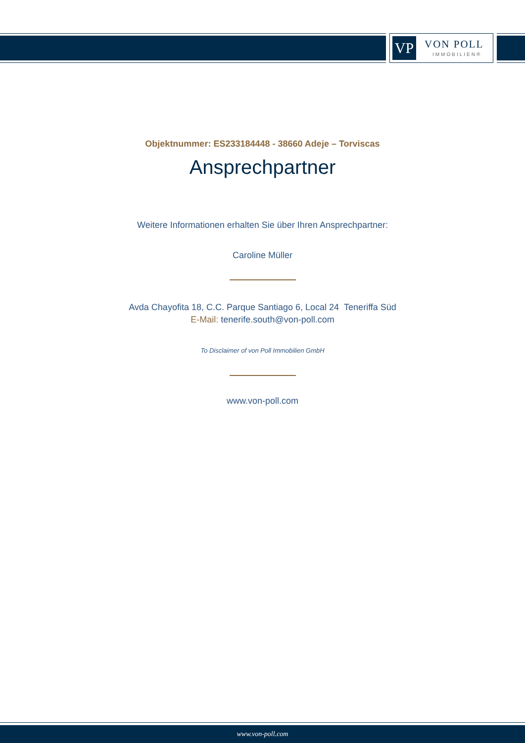VP VON POLL
IMMOBILIEN®
Objektnummer: ES233184448 - 38660 Adeje – Torviscas
Ansprechpartner
Weitere Informationen erhalten Sie über Ihren Ansprechpartner:
Caroline Müller
Avda Chayofita 18, C.C. Parque Santiago 6, Local 24 Teneriffa Süd
E-Mail: tenerife.south@von-poll.com
To Disclaimer of von Poll Immobilien GmbH
www.von-poll.com
www.von-poll.com